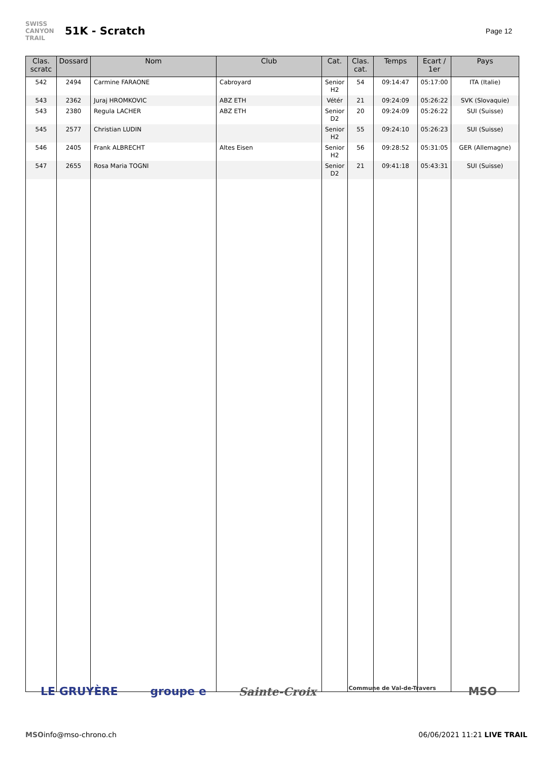SWISS
CANYON
TRAIL
51K - Scratch
Page 12
| Clas. scratc | Dossard | Nom | Club | Cat. | Clas. cat. | Temps | Ecart / 1er | Pays |
| --- | --- | --- | --- | --- | --- | --- | --- | --- |
| 542 | 2494 | Carmine FARAONE | Cabroyard | Senior H2 | 54 | 09:14:47 | 05:17:00 | ITA (Italie) |
| 543 | 2362 | Juraj HROMKOVIC | ABZ ETH | Vétér | 21 | 09:24:09 | 05:26:22 | SVK (Slovaquie) |
| 543 | 2380 | Regula LACHER | ABZ ETH | Senior D2 | 20 | 09:24:09 | 05:26:22 | SUI (Suisse) |
| 545 | 2577 | Christian LUDIN | | Senior H2 | 55 | 09:24:10 | 05:26:23 | SUI (Suisse) |
| 546 | 2405 | Frank ALBRECHT | Altes Eisen | Senior H2 | 56 | 09:28:52 | 05:31:05 | GER (Allemagne) |
| 547 | 2655 | Rosa Maria TOGNI | | Senior D2 | 21 | 09:41:18 | 05:43:31 | SUI (Suisse) |
LE GRUYÈRE groupe e Sainte-Croix Commune de Val-de-Travers MSO
MSO info@mso-chrono.ch 06/06/2021 11:21 LIVE TRAIL